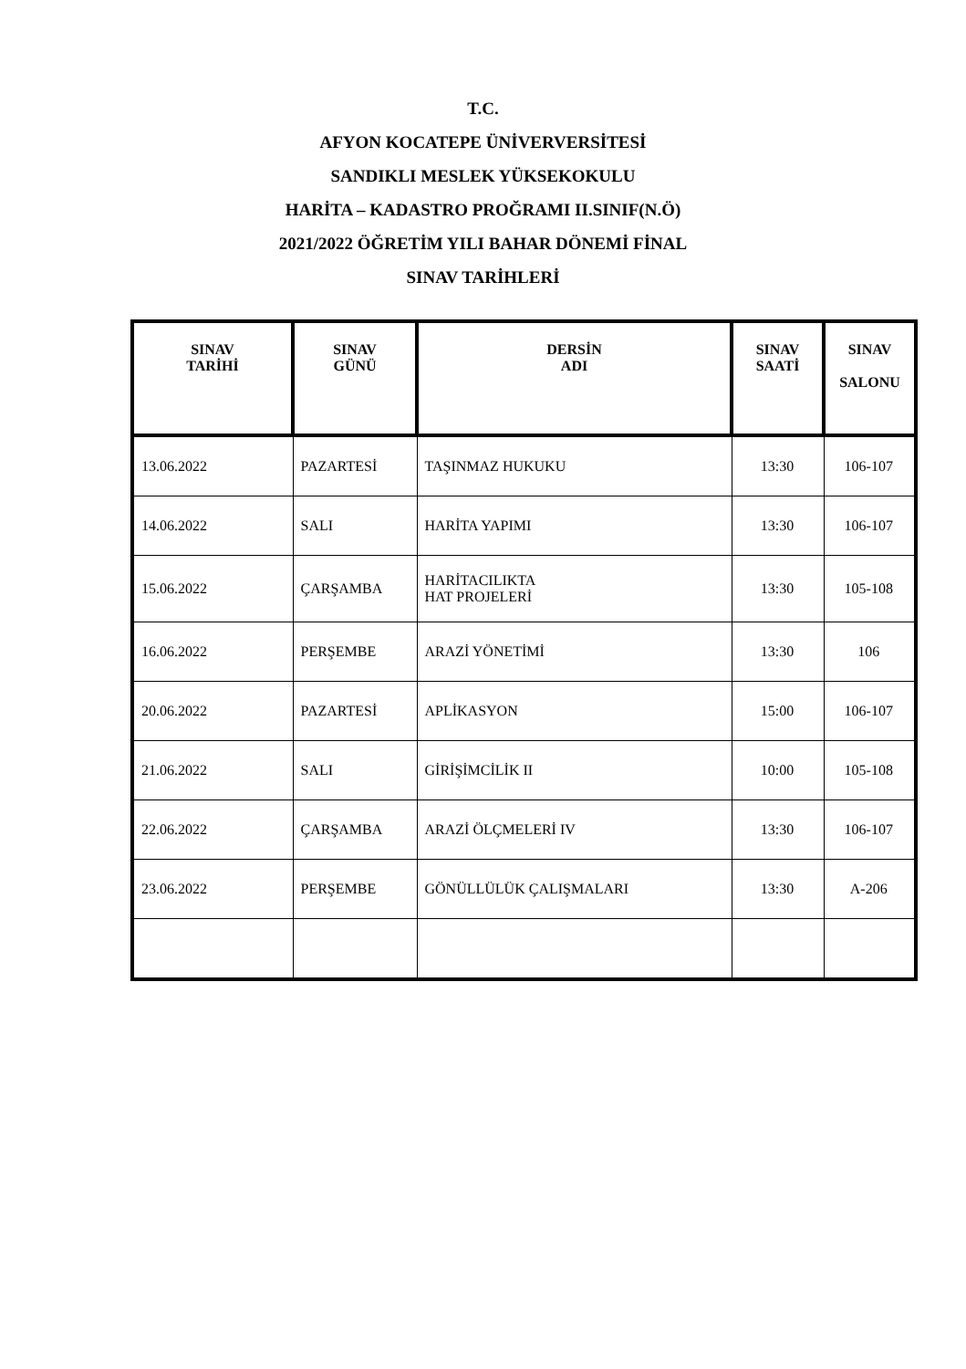T.C.
AFYON KOCATEPE ÜNİVERVERSİTESİ
SANDIKLI MESLEK YÜKSEKOKULU
HARİTA – KADASTRO PROĞRAMI II.SINIF(N.Ö)
2021/2022 ÖĞRETİM YILI BAHAR DÖNEMİ FİNAL
SINAV TARİHLERİ
| SINAV TARİHİ | SINAV GÜNÜ | DERSİN ADI | SINAV SAATİ | SINAV SALONU |
| --- | --- | --- | --- | --- |
| 13.06.2022 | PAZARTESİ | TAŞINMAZ HUKUKU | 13:30 | 106-107 |
| 14.06.2022 | SALI | HARİTA YAPIMI | 13:30 | 106-107 |
| 15.06.2022 | ÇARŞAMBA | HARİTACILIKTA HAT PROJELERİ | 13:30 | 105-108 |
| 16.06.2022 | PERŞEMBE | ARAZİ YÖNETİMİ | 13:30 | 106 |
| 20.06.2022 | PAZARTESİ | APLİKASYON | 15:00 | 106-107 |
| 21.06.2022 | SALI | GİRİŞİMCİLİK II | 10:00 | 105-108 |
| 22.06.2022 | ÇARŞAMBA | ARAZİ ÖLÇMELERİ IV | 13:30 | 106-107 |
| 23.06.2022 | PERŞEMBE | GÖNÜLLÜLÜK ÇALIŞMALARI | 13:30 | A-206 |